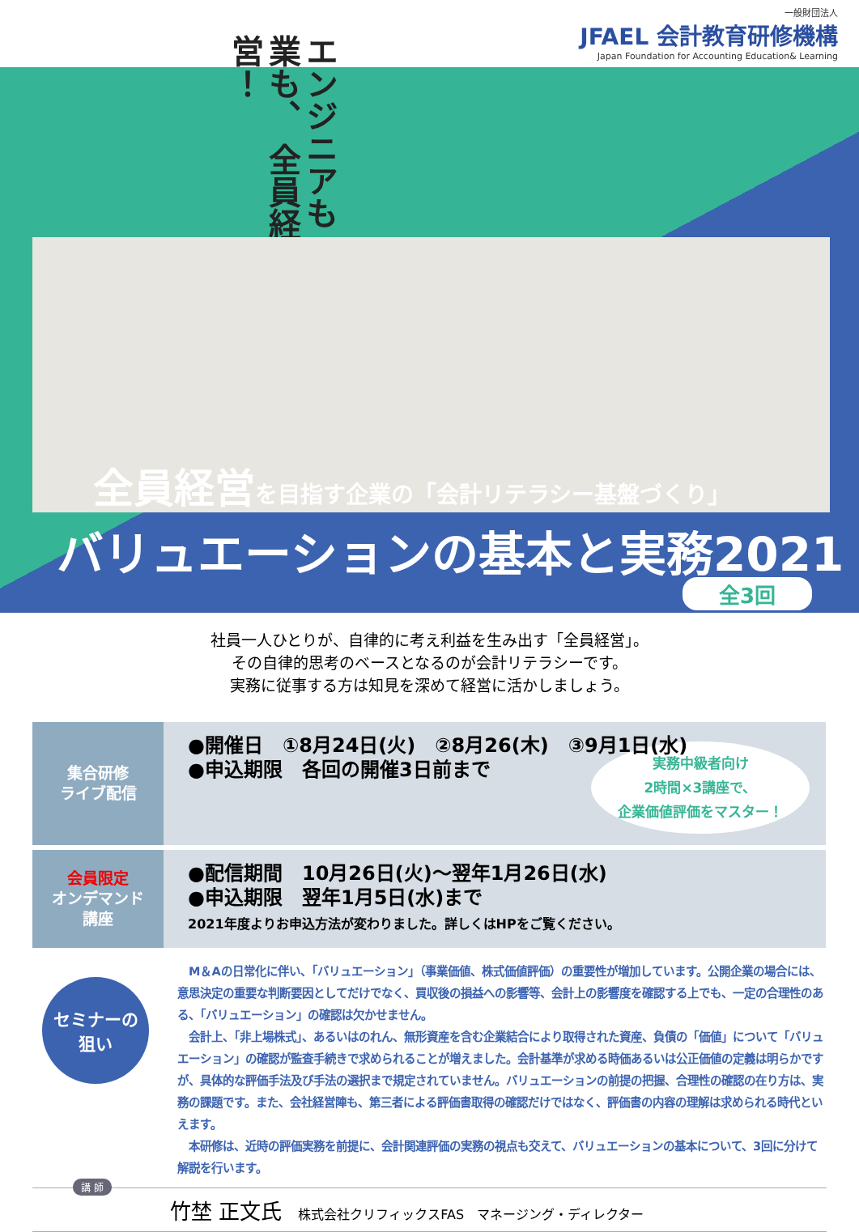一般財団法人
JFAEL 会計教育研修機構
Japan Foundation for Accounting Education& Learning
エンジニアも 営業も、 全員経営！
全員経営を目指す企業の「会計リテラシー基盤づくり」
バリュエーションの基本と実務2021
全3回
社員一人ひとりが、自律的に考え利益を生み出す「全員経営」。
その自律的思考のベースとなるのが会計リテラシーです。
実務に従事する方は知見を深めて経営に活かしましょう。
| 集合研修 ライブ配信 | ●開催日 ①8月24日(火) ②8月26(木) ③9月1日(水) ●申込期限 各回の開催3日前まで 実務中級者向け 2時間×3講座で、 企業価値評価をマスター！ |
| 会員限定 オンデマンド 講座 | ●配信期間 10月26日(火)～翌年1月26日(水) ●申込期限 翌年1月5日(水)まで 2021年度よりお申込方法が変わりました。詳しくはHPをご覧ください。 |
セミナーの
狙い
　M＆Aの日常化に伴い、「バリュエーション」（事業価値、株式価値評価）の重要性が増加しています。公開企業の場合には、意思決定の重要な判断要因としてだけでなく、買収後の損益への影響等、会計上の影響度を確認する上でも、一定の合理性のある、「バリュエーション」の確認は欠かせません。
　会計上、「非上場株式」、あるいはのれん、無形資産を含む企業結合により取得された資産、負債の「価値」について「バリュエーション」の確認が監査手続きで求められることが増えました。会計基準が求める時価あるいは公正価値の定義は明らかですが、具体的な評価手法及び手法の選択まで規定されていません。バリュエーションの前提の把握、合理性の確認の在り方は、実務の課題です。また、会社経営陣も、第三者による評価書取得の確認だけではなく、評価書の内容の理解は求められる時代といえます。
　本研修は、近時の評価実務を前提に、会計関連評価の実務の視点も交えて、バリュエーションの基本について、3回に分けて解説を行います。
講 師
竹埜 正文氏 株式会社クリフィックスFAS　マネージング・ディレクター